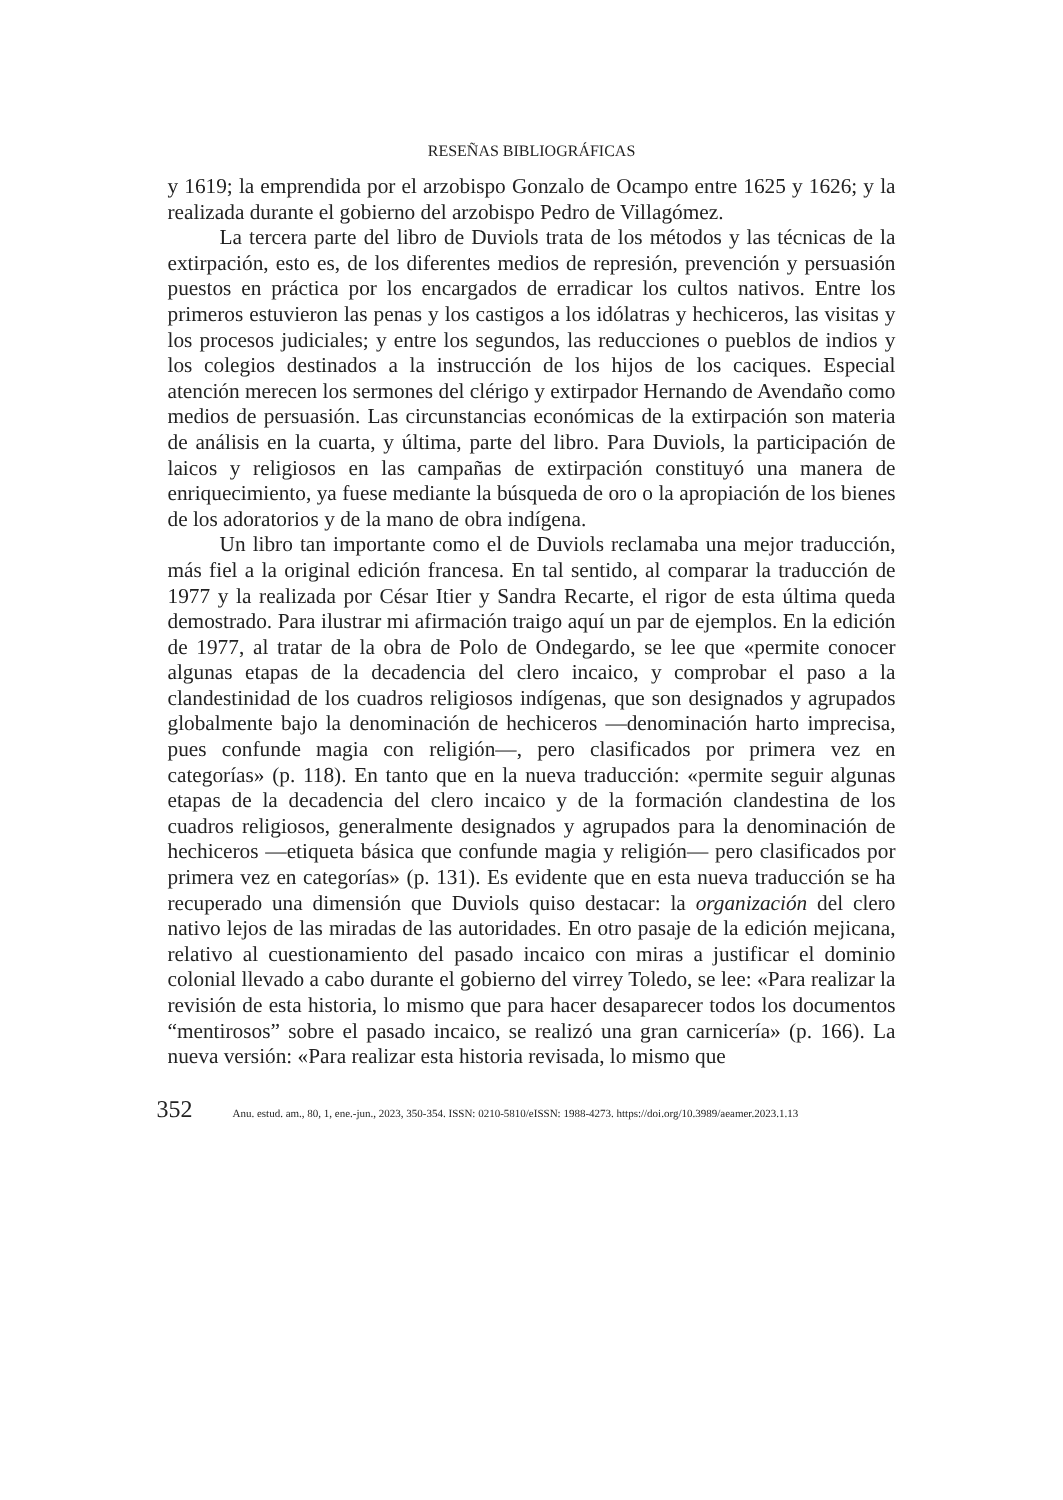RESEÑAS BIBLIOGRÁFICAS
y 1619; la emprendida por el arzobispo Gonzalo de Ocampo entre 1625 y 1626; y la realizada durante el gobierno del arzobispo Pedro de Villagómez.
La tercera parte del libro de Duviols trata de los métodos y las técnicas de la extirpación, esto es, de los diferentes medios de represión, prevención y persuasión puestos en práctica por los encargados de erradicar los cultos nativos. Entre los primeros estuvieron las penas y los castigos a los idólatras y hechiceros, las visitas y los procesos judiciales; y entre los segundos, las reducciones o pueblos de indios y los colegios destinados a la instrucción de los hijos de los caciques. Especial atención merecen los sermones del clérigo y extirpador Hernando de Avendaño como medios de persuasión. Las circunstancias económicas de la extirpación son materia de análisis en la cuarta, y última, parte del libro. Para Duviols, la participación de laicos y religiosos en las campañas de extirpación constituyó una manera de enriquecimiento, ya fuese mediante la búsqueda de oro o la apropiación de los bienes de los adoratorios y de la mano de obra indígena.
Un libro tan importante como el de Duviols reclamaba una mejor traducción, más fiel a la original edición francesa. En tal sentido, al comparar la traducción de 1977 y la realizada por César Itier y Sandra Recarte, el rigor de esta última queda demostrado. Para ilustrar mi afirmación traigo aquí un par de ejemplos. En la edición de 1977, al tratar de la obra de Polo de Ondegardo, se lee que «permite conocer algunas etapas de la decadencia del clero incaico, y comprobar el paso a la clandestinidad de los cuadros religiosos indígenas, que son designados y agrupados globalmente bajo la denominación de hechiceros —denominación harto imprecisa, pues confunde magia con religión—, pero clasificados por primera vez en categorías» (p. 118). En tanto que en la nueva traducción: «permite seguir algunas etapas de la decadencia del clero incaico y de la formación clandestina de los cuadros religiosos, generalmente designados y agrupados para la denominación de hechiceros —etiqueta básica que confunde magia y religión— pero clasificados por primera vez en categorías» (p. 131). Es evidente que en esta nueva traducción se ha recuperado una dimensión que Duviols quiso destacar: la organización del clero nativo lejos de las miradas de las autoridades. En otro pasaje de la edición mejicana, relativo al cuestionamiento del pasado incaico con miras a justificar el dominio colonial llevado a cabo durante el gobierno del virrey Toledo, se lee: «Para realizar la revisión de esta historia, lo mismo que para hacer desaparecer todos los documentos “mentirosos” sobre el pasado incaico, se realizó una gran carnicería» (p. 166). La nueva versión: «Para realizar esta historia revisada, lo mismo que
352 Anu. estud. am., 80, 1, ene.-jun., 2023, 350-354. ISSN: 0210-5810/eISSN: 1988-4273. https://doi.org/10.3989/aeamer.2023.1.13